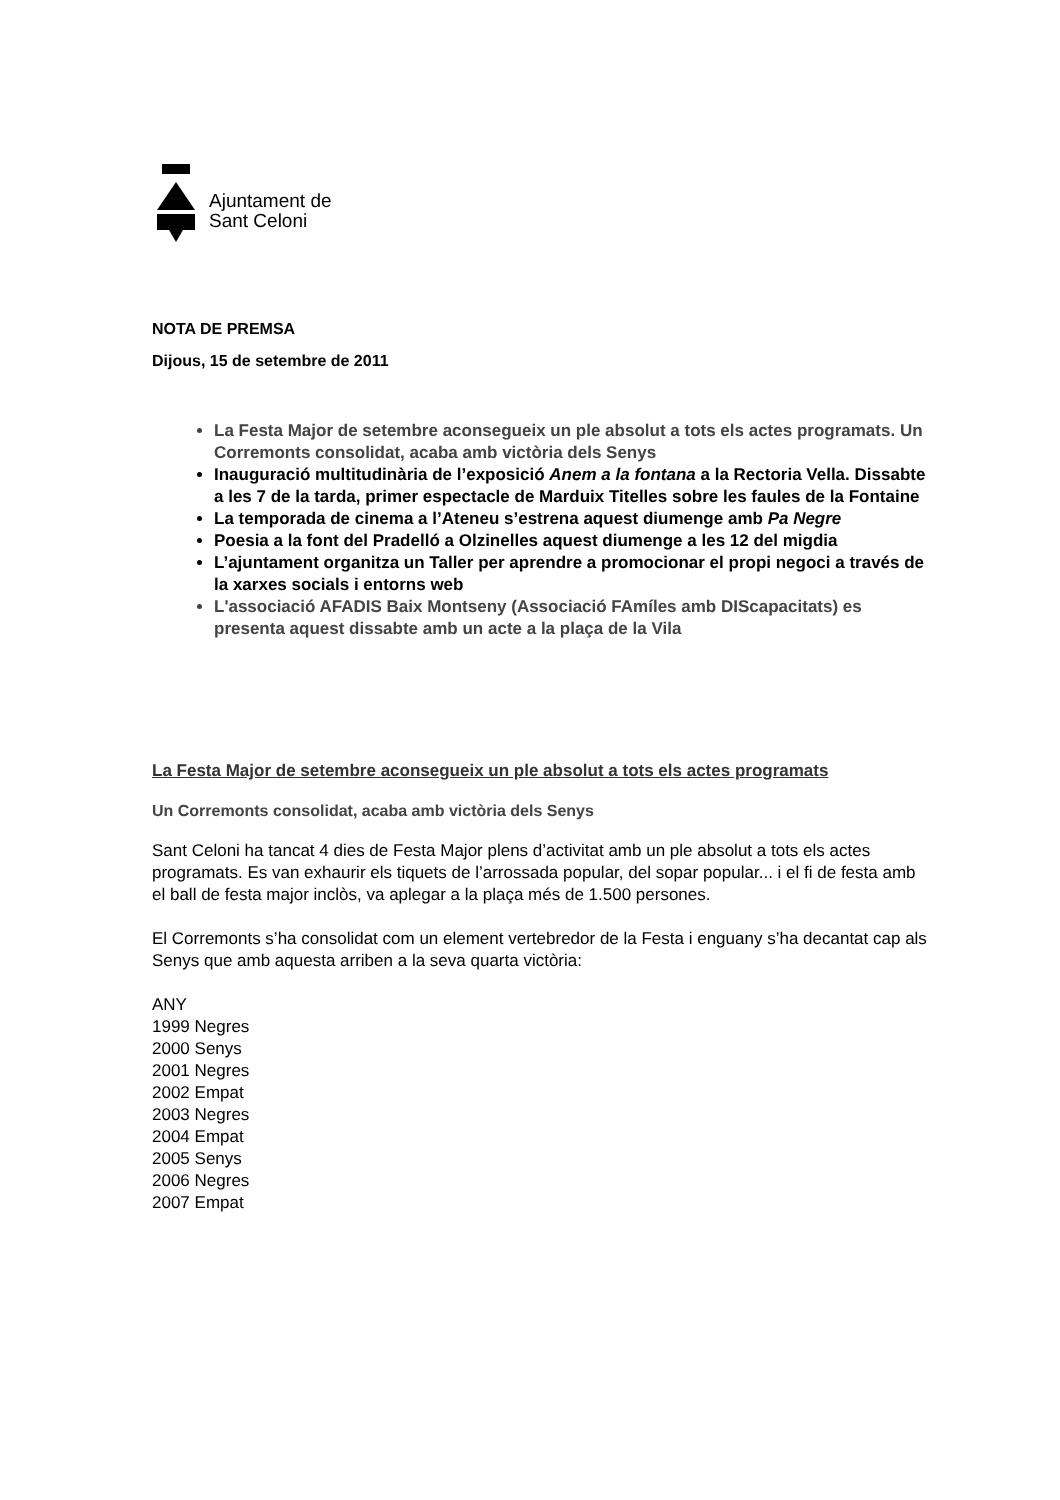Ajuntament de
Sant Celoni
NOTA DE PREMSA
Dijous, 15 de setembre de 2011
La Festa Major de setembre aconsegueix un ple absolut a tots els actes programats. Un Corremonts consolidat, acaba amb victòria dels Senys
Inauguració multitudinària de l’exposició Anem a la fontana a la Rectoria Vella. Dissabte a les 7 de la tarda, primer espectacle de Marduix Titelles sobre les faules de la Fontaine
La temporada de cinema a l’Ateneu s’estrena aquest diumenge amb Pa Negre
Poesia a la font del Pradelló a Olzinelles aquest diumenge a les 12 del migdia
L’ajuntament organitza un Taller per aprendre a promocionar el propi negoci a través de la xarxes socials i entorns web
L'associació AFADIS Baix Montseny (Associació FAmíles amb DIScapacitats) es presenta aquest dissabte amb un acte a la plaça de la Vila
La Festa Major de setembre aconsegueix un ple absolut a tots els actes programats
Un Corremonts consolidat, acaba amb victòria dels Senys
Sant Celoni ha tancat 4 dies de Festa Major plens d’activitat amb un ple absolut a tots els actes programats. Es van exhaurir els tiquets de l’arrossada popular, del sopar popular... i el fi de festa amb el ball de festa major inclòs, va aplegar a la plaça més de 1.500 persones.
El Corremonts s’ha consolidat com un element vertebredor de la Festa i enguany s’ha decantat cap als Senys que amb aquesta arriben a la seva quarta victòria:
ANY
1999 Negres
2000 Senys
2001 Negres
2002 Empat
2003 Negres
2004 Empat
2005 Senys
2006 Negres
2007 Empat